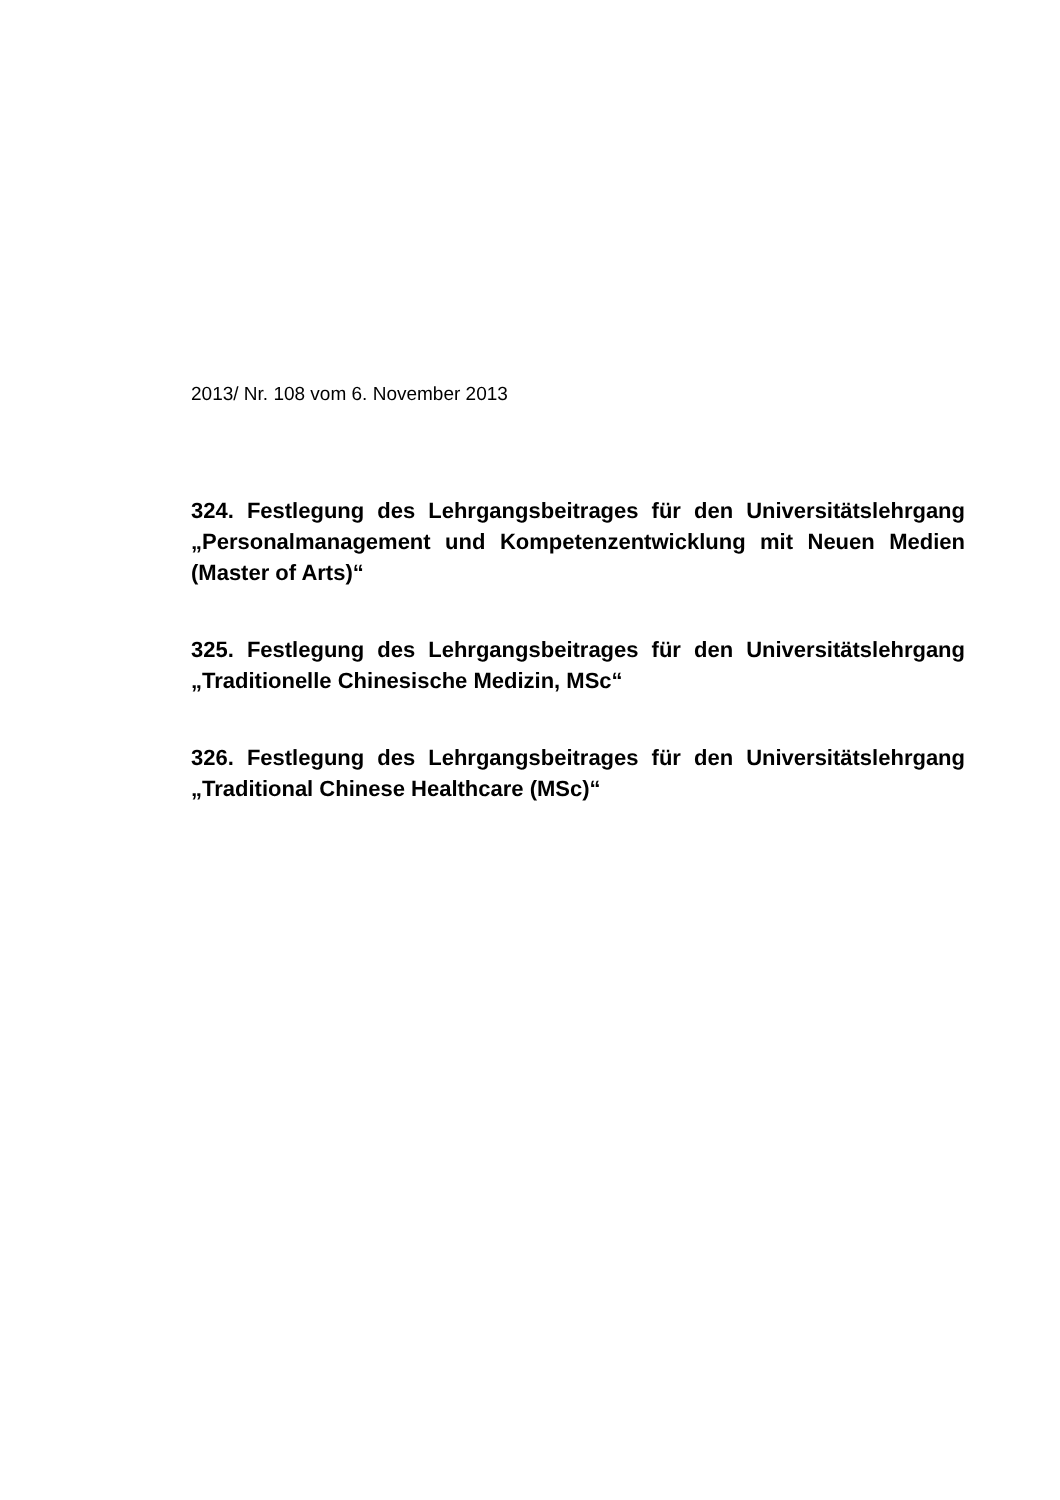2013/ Nr. 108 vom 6. November 2013
324. Festlegung des Lehrgangsbeitrages für den Universitätslehrgang „Personalmanagement und Kompetenzentwicklung mit Neuen Medien (Master of Arts)“
325. Festlegung des Lehrgangsbeitrages für den Universitätslehrgang „Traditionelle Chinesische Medizin, MSc“
326. Festlegung des Lehrgangsbeitrages für den Universitätslehrgang „Traditional Chinese Healthcare (MSc)“